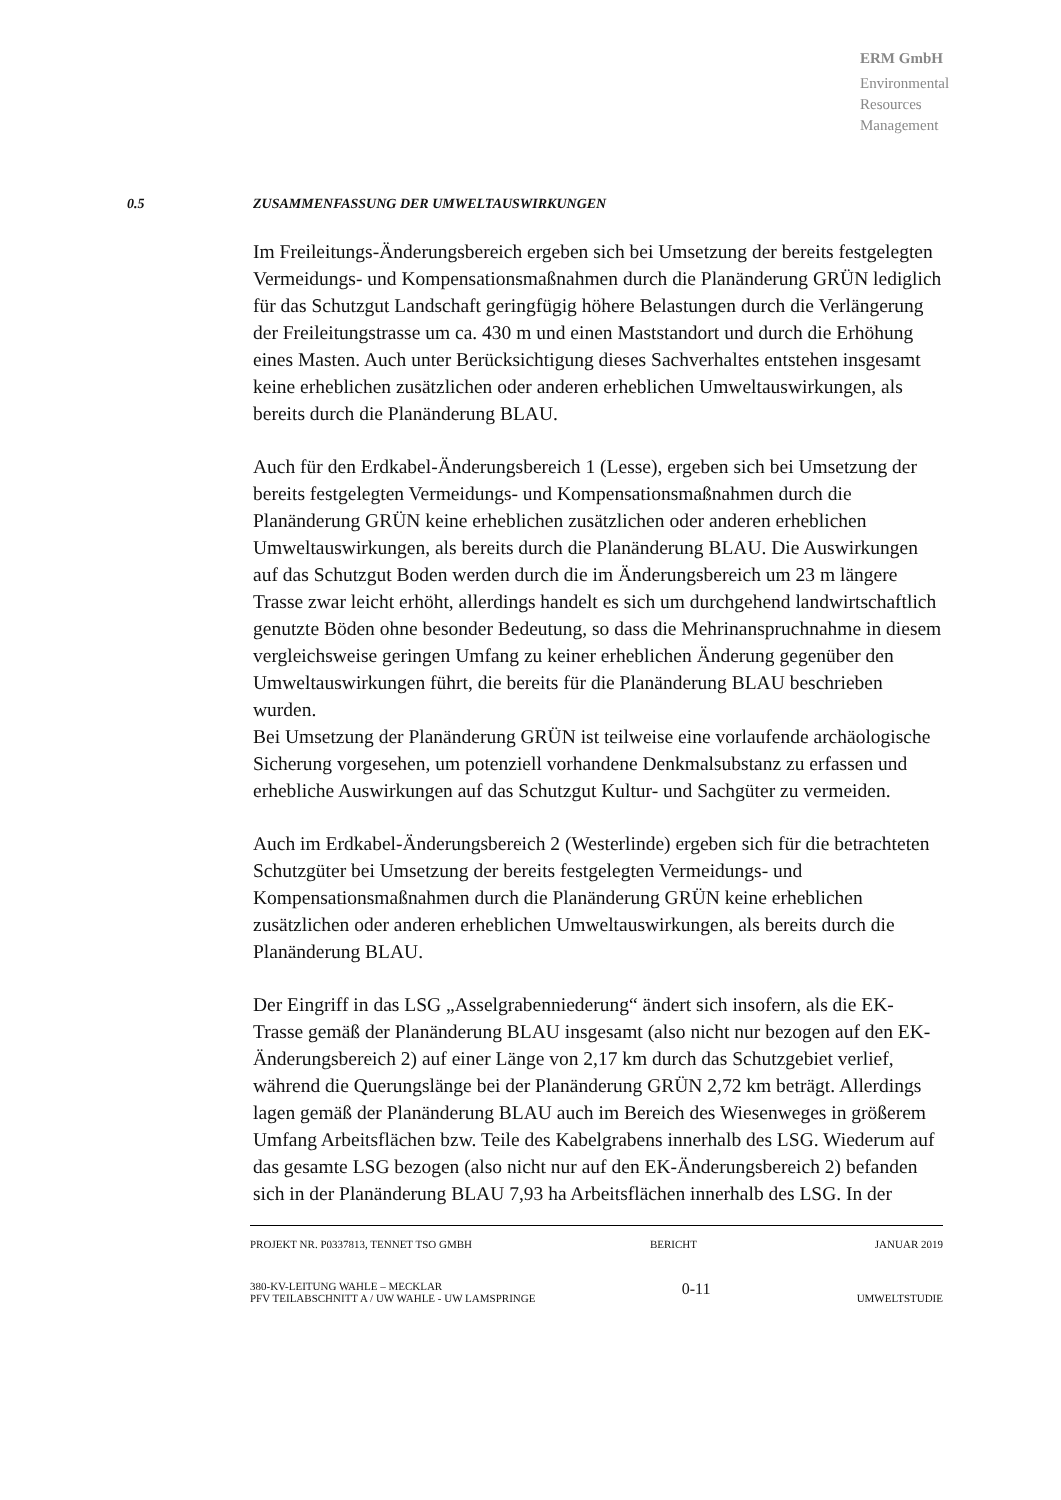ERM GmbH
Environmental
Resources
Management
0.5 ZUSAMMENFASSUNG DER UMWELTAUSWIRKUNGEN
Im Freileitungs-Änderungsbereich ergeben sich bei Umsetzung der bereits festgelegten Vermeidungs- und Kompensationsmaßnahmen durch die Planänderung GRÜN lediglich für das Schutzgut Landschaft geringfügig höhere Belastungen durch die Verlängerung der Freileitungstrasse um ca. 430 m und einen Maststandort und durch die Erhöhung eines Masten. Auch unter Berücksichtigung dieses Sachverhaltes entstehen insgesamt keine erheblichen zusätzlichen oder anderen erheblichen Umweltauswirkungen, als bereits durch die Planänderung BLAU.
Auch für den Erdkabel-Änderungsbereich 1 (Lesse), ergeben sich bei Umsetzung der bereits festgelegten Vermeidungs- und Kompensationsmaßnahmen durch die Planänderung GRÜN keine erheblichen zusätzlichen oder anderen erheblichen Umweltauswirkungen, als bereits durch die Planänderung BLAU. Die Auswirkungen auf das Schutzgut Boden werden durch die im Änderungsbereich um 23 m längere Trasse zwar leicht erhöht, allerdings handelt es sich um durchgehend landwirtschaftlich genutzte Böden ohne besonder Bedeutung, so dass die Mehrinanspruchnahme in diesem vergleichsweise geringen Umfang zu keiner erheblichen Änderung gegenüber den Umweltauswirkungen führt, die bereits für die Planänderung BLAU beschrieben wurden.
Bei Umsetzung der Planänderung GRÜN ist teilweise eine vorlaufende archäologische Sicherung vorgesehen, um potenziell vorhandene Denkmalsubstanz zu erfassen und erhebliche Auswirkungen auf das Schutzgut Kultur- und Sachgüter zu vermeiden.
Auch im Erdkabel-Änderungsbereich 2 (Westerlinde) ergeben sich für die betrachteten Schutzgüter bei Umsetzung der bereits festgelegten Vermeidungs- und Kompensationsmaßnahmen durch die Planänderung GRÜN keine erheblichen zusätzlichen oder anderen erheblichen Umweltauswirkungen, als bereits durch die Planänderung BLAU.
Der Eingriff in das LSG „Asselgrabenniederung“ ändert sich insofern, als die EK-Trasse gemäß der Planänderung BLAU insgesamt (also nicht nur bezogen auf den EK-Änderungsbereich 2) auf einer Länge von 2,17 km durch das Schutzgebiet verlief, während die Querungslänge bei der Planänderung GRÜN 2,72 km beträgt. Allerdings lagen gemäß der Planänderung BLAU auch im Bereich des Wiesenweges in größerem Umfang Arbeitsflächen bzw. Teile des Kabelgrabens innerhalb des LSG. Wiederum auf das gesamte LSG bezogen (also nicht nur auf den EK-Änderungsbereich 2) befanden sich in der Planänderung BLAU 7,93 ha Arbeitsflächen innerhalb des LSG. In der
PROJEKT NR. P0337813, TENNET TSO GMBH BERICHT JANUAR 2019
380-KV-LEITUNG WAHLE – MECKLAR
PFV TEILABSCHNITT A / UW WAHLE - UW LAMSPRINGE 0-11 UMWELTSTUDIE